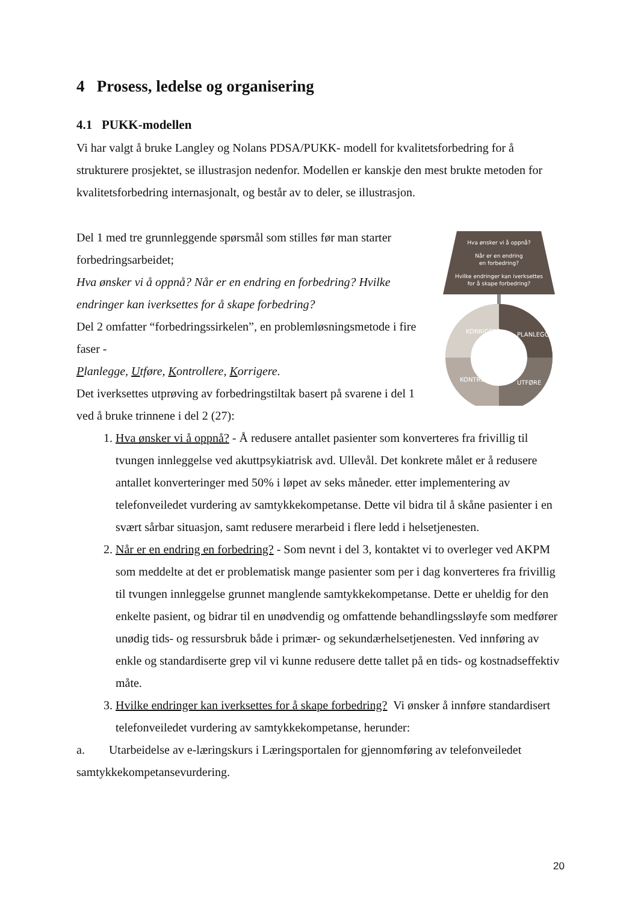4 Prosess, ledelse og organisering
4.1 PUKK-modellen
Vi har valgt å bruke Langley og Nolans PDSA/PUKK- modell for kvalitetsforbedring for å strukturere prosjektet, se illustrasjon nedenfor. Modellen er kanskje den mest brukte metoden for kvalitetsforbedring internasjonalt, og består av to deler, se illustrasjon.
Del 1 med tre grunnleggende spørsmål som stilles før man starter forbedringsarbeidet;
Hva ønsker vi å oppnå? Når er en endring en forbedring? Hvilke endringer kan iverksettes for å skape forbedring?
Del 2 omfatter “forbedringssirkelen”, en problemløsningsmetode i fire faser -
Planlegge, Utføre, Kontrollere, Korrigere.
Det iverksettes utprøving av forbedringstiltak basert på svarene i del 1 ved å bruke trinnene i del 2 (27):
Hva ønsker vi å oppnå?
Når er en endring
en forbedring?
Hvilke endringer kan iverksettes
for å skape forbedring?
PLANLEGGE
UTFØRE
KONTROLLERE
KORRIGERE
1. Hva ønsker vi å oppnå? - Å redusere antallet pasienter som konverteres fra frivillig til tvungen innleggelse ved akuttpsykiatrisk avd. Ullevål. Det konkrete målet er å redusere antallet konverteringer med 50% i løpet av seks måneder. etter implementering av telefonveiledet vurdering av samtykkekompetanse. Dette vil bidra til å skåne pasienter i en svært sårbar situasjon, samt redusere merarbeid i flere ledd i helsetjenesten.
2. Når er en endring en forbedring? - Som nevnt i del 3, kontaktet vi to overleger ved AKPM som meddelte at det er problematisk mange pasienter som per i dag konverteres fra frivillig til tvungen innleggelse grunnet manglende samtykkekompetanse. Dette er uheldig for den enkelte pasient, og bidrar til en unødvendig og omfattende behandlingssløyfe som medfører unødig tids- og ressursbruk både i primær- og sekundærhelsetjenesten. Ved innføring av enkle og standardiserte grep vil vi kunne redusere dette tallet på en tids- og kostnadseffektiv måte.
3. Hvilke endringer kan iverksettes for å skape forbedring? Vi ønsker å innføre standardisert telefonveiledet vurdering av samtykkekompetanse, herunder:
a. Utarbeidelse av e-læringskurs i Læringsportalen for gjennomføring av telefonveiledet samtykkekompetansevurdering.
20